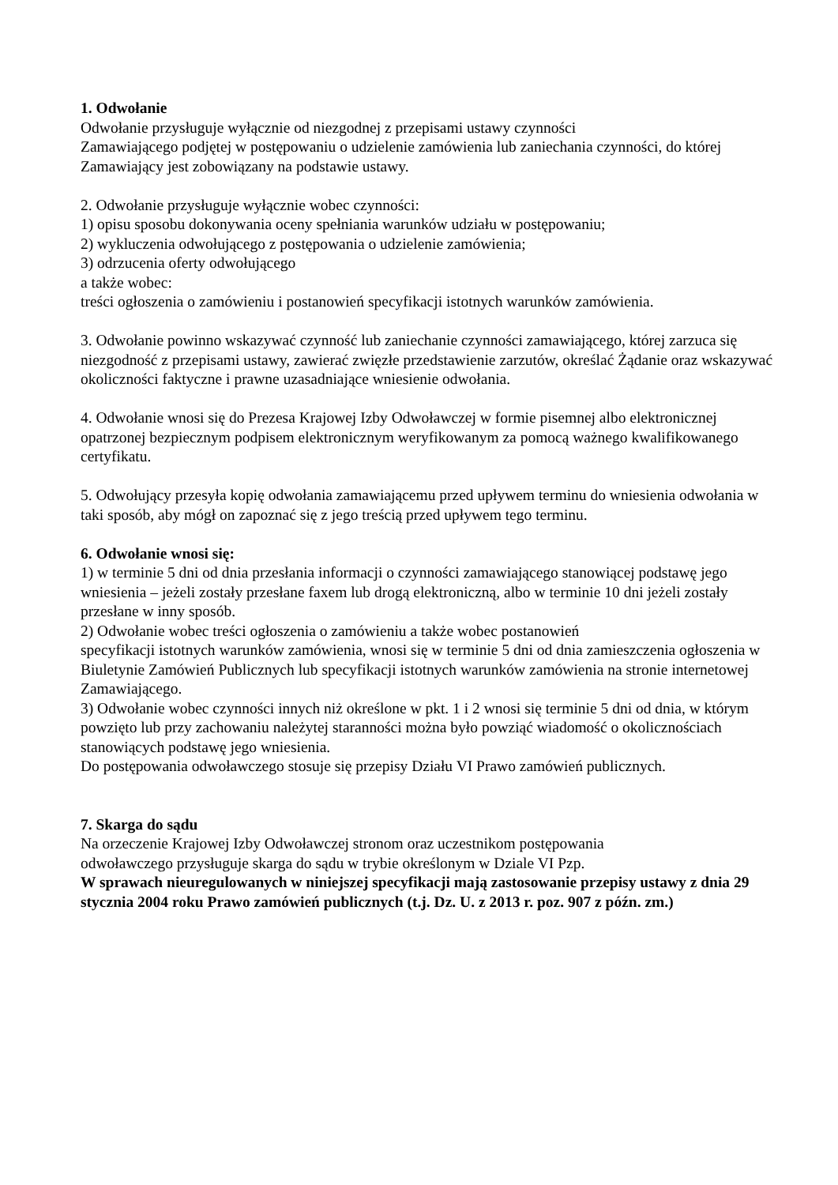1. Odwołanie
Odwołanie przysługuje wyłącznie od niezgodnej z przepisami ustawy czynności
Zamawiającego podjętej w postępowaniu o udzielenie zamówienia lub zaniechania czynności, do której Zamawiający jest zobowiązany na podstawie ustawy.
2. Odwołanie przysługuje wyłącznie wobec czynności:
1) opisu sposobu dokonywania oceny spełniania warunków udziału w postępowaniu;
2) wykluczenia odwołującego z postępowania o udzielenie zamówienia;
3) odrzucenia oferty odwołującego
a także wobec:
treści ogłoszenia o zamówieniu i postanowień specyfikacji istotnych warunków zamówienia.
3. Odwołanie powinno wskazywać czynność lub zaniechanie czynności zamawiającego, której zarzuca się niezgodność z przepisami ustawy, zawierać zwięzłe przedstawienie zarzutów, określać Żądanie oraz wskazywać okoliczności faktyczne i prawne uzasadniające wniesienie odwołania.
4. Odwołanie wnosi się do Prezesa Krajowej Izby Odwoławczej w formie pisemnej albo elektronicznej opatrzonej bezpiecznym podpisem elektronicznym weryfikowanym za pomocą ważnego kwalifikowanego certyfikatu.
5. Odwołujący przesyła kopię odwołania zamawiającemu przed upływem terminu do wniesienia odwołania w taki sposób, aby mógł on zapoznać się z jego treścią przed upływem tego terminu.
6. Odwołanie wnosi się:
1) w terminie 5 dni od dnia przesłania informacji o czynności zamawiającego stanowiącej podstawę jego wniesienia – jeżeli zostały przesłane faxem lub drogą elektroniczną, albo w terminie 10 dni jeżeli zostały przesłane w inny sposób.
2) Odwołanie wobec treści ogłoszenia o zamówieniu a także wobec postanowień
specyfikacji istotnych warunków zamówienia, wnosi się w terminie 5 dni od dnia zamieszczenia ogłoszenia w Biuletynie Zamówień Publicznych lub specyfikacji istotnych warunków zamówienia na stronie internetowej Zamawiającego.
3) Odwołanie wobec czynności innych niż określone w pkt. 1 i 2 wnosi się terminie 5 dni od dnia, w którym powzięto lub przy zachowaniu należytej staranności można było powziąć wiadomość o okolicznościach stanowiących podstawę jego wniesienia.
Do postępowania odwoławczego stosuje się przepisy Działu VI Prawo zamówień publicznych.
7. Skarga do sądu
Na orzeczenie Krajowej Izby Odwoławczej stronom oraz uczestnikom postępowania
odwoławczego przysługuje skarga do sądu w trybie określonym w Dziale VI Pzp.
W sprawach nieuregulowanych w niniejszej specyfikacji mają zastosowanie przepisy ustawy z dnia 29 stycznia 2004 roku Prawo zamówień publicznych (t.j. Dz. U. z 2013 r. poz. 907 z późn. zm.)